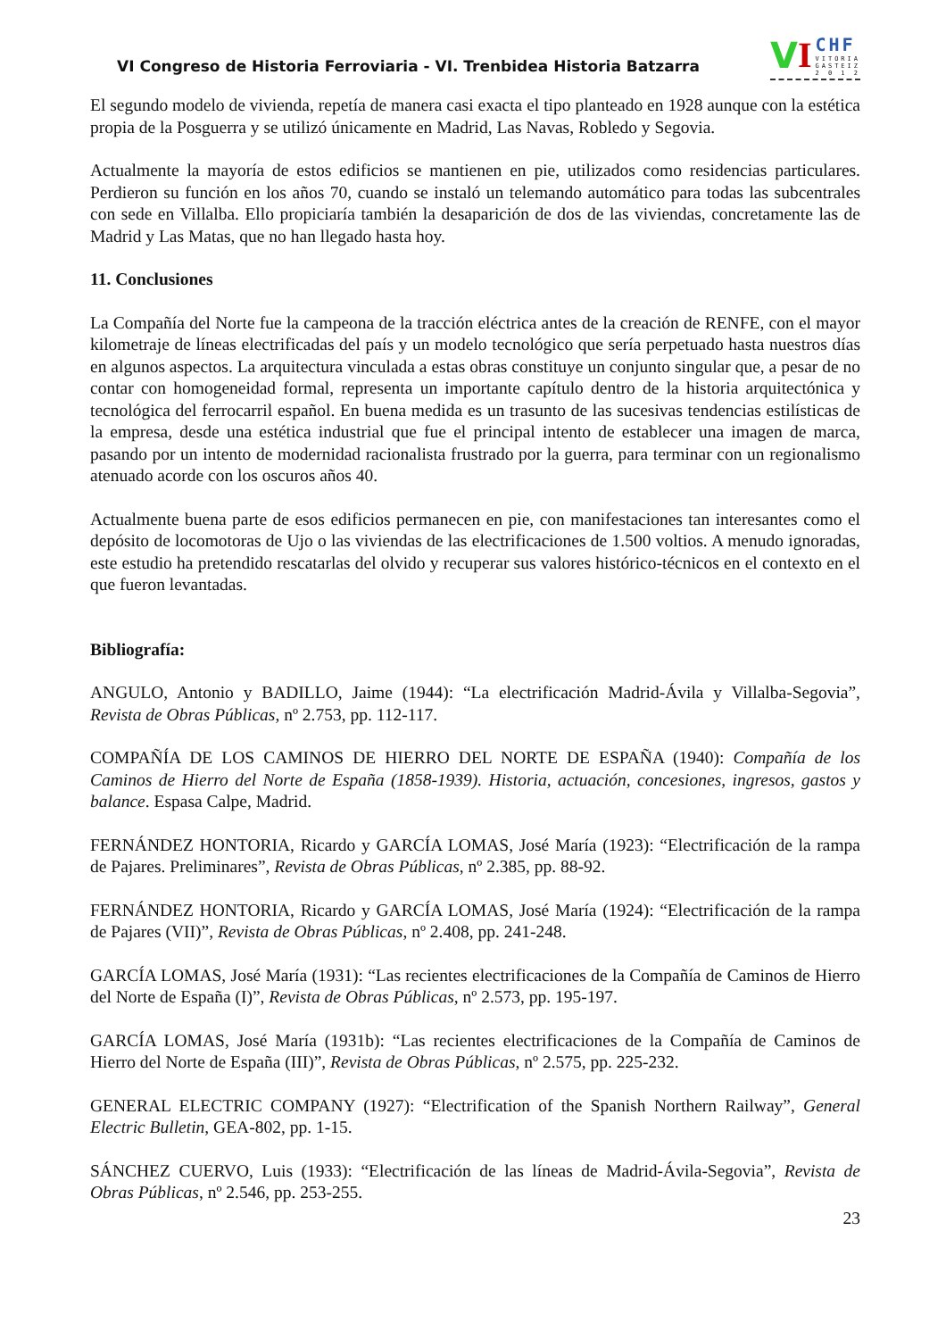VI Congreso de Historia Ferroviaria - VI. Trenbidea Historia Batzarra
V I
CHF
VITORIA
GASTEIZ
2 0 1 2
El segundo modelo de vivienda, repetía de manera casi exacta el tipo planteado en 1928 aunque con la estética propia de la Posguerra y se utilizó únicamente en Madrid, Las Navas, Robledo y Segovia.
Actualmente la mayoría de estos edificios se mantienen en pie, utilizados como residencias particulares. Perdieron su función en los años 70, cuando se instaló un telemando automático para todas las subcentrales con sede en Villalba. Ello propiciaría también la desaparición de dos de las viviendas, concretamente las de Madrid y Las Matas, que no han llegado hasta hoy.
11. Conclusiones
La Compañía del Norte fue la campeona de la tracción eléctrica antes de la creación de RENFE, con el mayor kilometraje de líneas electrificadas del país y un modelo tecnológico que sería perpetuado hasta nuestros días en algunos aspectos. La arquitectura vinculada a estas obras constituye un conjunto singular que, a pesar de no contar con homogeneidad formal, representa un importante capítulo dentro de la historia arquitectónica y tecnológica del ferrocarril español. En buena medida es un trasunto de las sucesivas tendencias estilísticas de la empresa, desde una estética industrial que fue el principal intento de establecer una imagen de marca, pasando por un intento de modernidad racionalista frustrado por la guerra, para terminar con un regionalismo atenuado acorde con los oscuros años 40.
Actualmente buena parte de esos edificios permanecen en pie, con manifestaciones tan interesantes como el depósito de locomotoras de Ujo o las viviendas de las electrificaciones de 1.500 voltios. A menudo ignoradas, este estudio ha pretendido rescatarlas del olvido y recuperar sus valores histórico-técnicos en el contexto en el que fueron levantadas.
Bibliografía:
ANGULO, Antonio y BADILLO, Jaime (1944): “La electrificación Madrid-Ávila y Villalba-Segovia”, Revista de Obras Públicas, nº 2.753, pp. 112-117.
COMPAÑÍA DE LOS CAMINOS DE HIERRO DEL NORTE DE ESPAÑA (1940): Compañía de los Caminos de Hierro del Norte de España (1858-1939). Historia, actuación, concesiones, ingresos, gastos y balance. Espasa Calpe, Madrid.
FERNÁNDEZ HONTORIA, Ricardo y GARCÍA LOMAS, José María (1923): “Electrificación de la rampa de Pajares. Preliminares”, Revista de Obras Públicas, nº 2.385, pp. 88-92.
FERNÁNDEZ HONTORIA, Ricardo y GARCÍA LOMAS, José María (1924): “Electrificación de la rampa de Pajares (VII)”, Revista de Obras Públicas, nº 2.408, pp. 241-248.
GARCÍA LOMAS, José María (1931): “Las recientes electrificaciones de la Compañía de Caminos de Hierro del Norte de España (I)”, Revista de Obras Públicas, nº 2.573, pp. 195-197.
GARCÍA LOMAS, José María (1931b): “Las recientes electrificaciones de la Compañía de Caminos de Hierro del Norte de España (III)”, Revista de Obras Públicas, nº 2.575, pp. 225-232.
GENERAL ELECTRIC COMPANY (1927): “Electrification of the Spanish Northern Railway”, General Electric Bulletin, GEA-802, pp. 1-15.
SÁNCHEZ CUERVO, Luis (1933): “Electrificación de las líneas de Madrid-Ávila-Segovia”, Revista de Obras Públicas, nº 2.546, pp. 253-255.
23